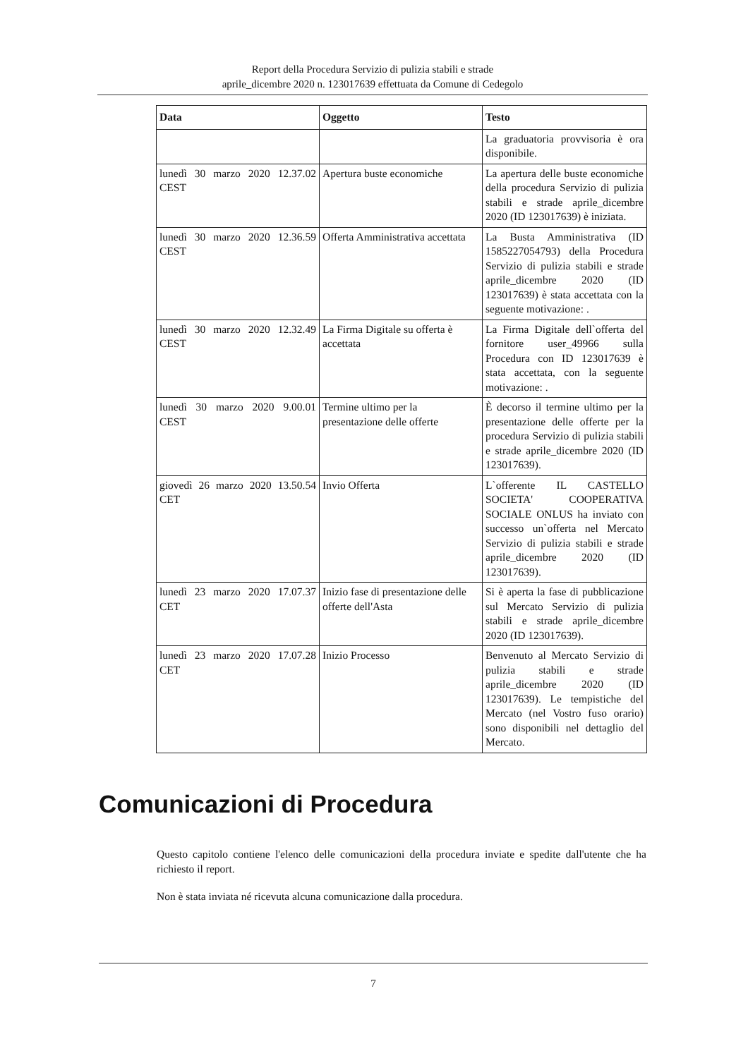Report della Procedura Servizio di pulizia stabili e strade
aprile_dicembre 2020 n. 123017639 effettuata da Comune di Cedegolo
| Data | Oggetto | Testo |
| --- | --- | --- |
| | | La graduatoria provvisoria è ora disponibile. |
| lunedì 30 marzo 2020 12.37.02 CEST | Apertura buste economiche | La apertura delle buste economiche della procedura Servizio di pulizia stabili e strade aprile_dicembre 2020 (ID 123017639) è iniziata. |
| lunedì 30 marzo 2020 12.36.59 CEST | Offerta Amministrativa accettata | La Busta Amministrativa (ID 1585227054793) della Procedura Servizio di pulizia stabili e strade aprile_dicembre 2020 (ID 123017639) è stata accettata con la seguente motivazione: . |
| lunedì 30 marzo 2020 12.32.49 CEST | La Firma Digitale su offerta è accettata | La Firma Digitale dell`offerta del fornitore user_49966 sulla Procedura con ID 123017639 è stata accettata, con la seguente motivazione: . |
| lunedì 30 marzo 2020 9.00.01 CEST | Termine ultimo per la presentazione delle offerte | È decorso il termine ultimo per la presentazione delle offerte per la procedura Servizio di pulizia stabili e strade aprile_dicembre 2020 (ID 123017639). |
| giovedì 26 marzo 2020 13.50.54 CET | Invio Offerta | L`offerente IL CASTELLO SOCIETA' COOPERATIVA SOCIALE ONLUS ha inviato con successo un`offerta nel Mercato Servizio di pulizia stabili e strade aprile_dicembre 2020 (ID 123017639). |
| lunedì 23 marzo 2020 17.07.37 CET | Inizio fase di presentazione delle offerte dell'Asta | Si è aperta la fase di pubblicazione sul Mercato Servizio di pulizia stabili e strade aprile_dicembre 2020 (ID 123017639). |
| lunedì 23 marzo 2020 17.07.28 CET | Inizio Processo | Benvenuto al Mercato Servizio di pulizia stabili e strade aprile_dicembre 2020 (ID 123017639). Le tempistiche del Mercato (nel Vostro fuso orario) sono disponibili nel dettaglio del Mercato. |
Comunicazioni di Procedura
Questo capitolo contiene l'elenco delle comunicazioni della procedura inviate e spedite dall'utente che ha richiesto il report.
Non è stata inviata né ricevuta alcuna comunicazione dalla procedura.
7